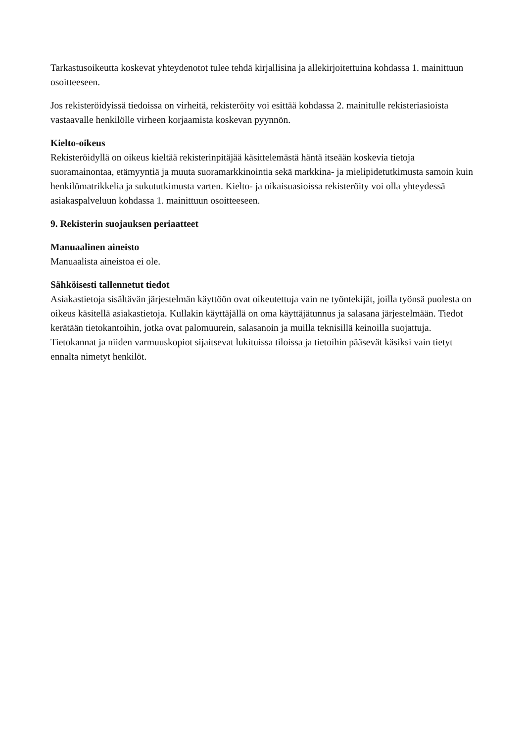Tarkastusoikeutta koskevat yhteydenotot tulee tehdä kirjallisina ja allekirjoitettuina kohdassa 1. mainittuun osoitteeseen.
Jos rekisteröidyissä tiedoissa on virheitä, rekisteröity voi esittää kohdassa 2. mainitulle rekisteriasioista vastaavalle henkilölle virheen korjaamista koskevan pyynnön.
Kielto-oikeus
Rekisteröidyllä on oikeus kieltää rekisterinpitäjää käsittelemästä häntä itseään koskevia tietoja suoramainontaa, etämyyntiä ja muuta suoramarkkinointia sekä markkina- ja mielipidetutkimusta samoin kuin henkilömatrikkelia ja sukututkimusta varten. Kielto- ja oikaisuasioissa rekisteröity voi olla yhteydessä asiakaspalveluun kohdassa 1. mainittuun osoitteeseen.
9. Rekisterin suojauksen periaatteet
Manuaalinen aineisto
Manuaalista aineistoa ei ole.
Sähköisesti tallennetut tiedot
Asiakastietoja sisältävän järjestelmän käyttöön ovat oikeutettuja vain ne työntekijät, joilla työnsä puolesta on oikeus käsitellä asiakastietoja. Kullakin käyttäjällä on oma käyttäjätunnus ja salasana järjestelmään. Tiedot kerätään tietokantoihin, jotka ovat palomuurein, salasanoin ja muilla teknisillä keinoilla suojattuja. Tietokannat ja niiden varmuuskopiot sijaitsevat lukituissa tiloissa ja tietoihin pääsevät käsiksi vain tietyt ennalta nimetyt henkilöt.